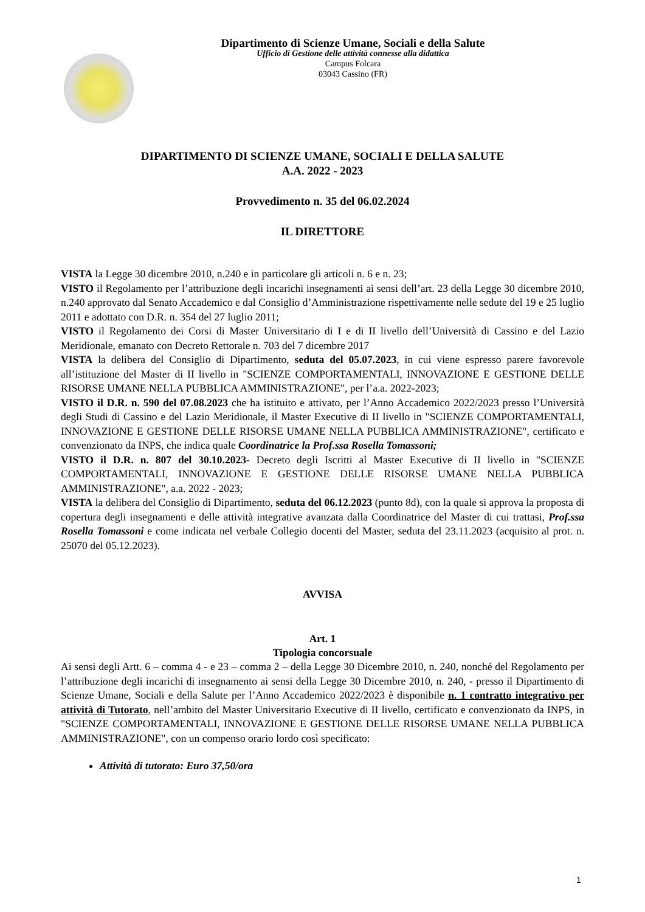Dipartimento di Scienze Umane, Sociali e della Salute
Ufficio di Gestione delle attività connesse alla didattica
Campus Folcara
03043 Cassino (FR)
DIPARTIMENTO DI SCIENZE UMANE, SOCIALI E DELLA SALUTE
A.A. 2022 - 2023
Provvedimento n. 35 del 06.02.2024
IL DIRETTORE
VISTA la Legge 30 dicembre 2010, n.240 e in particolare gli articoli n. 6 e n. 23;
VISTO il Regolamento per l’attribuzione degli incarichi insegnamenti ai sensi dell’art. 23 della Legge 30 dicembre 2010, n.240 approvato dal Senato Accademico e dal Consiglio d’Amministrazione rispettivamente nelle sedute del 19 e 25 luglio 2011 e adottato con D.R. n. 354 del 27 luglio 2011;
VISTO il Regolamento dei Corsi di Master Universitario di I e di II livello dell’Università di Cassino e del Lazio Meridionale, emanato con Decreto Rettorale n. 703 del 7 dicembre 2017
VISTA la delibera del Consiglio di Dipartimento, seduta del 05.07.2023, in cui viene espresso parere favorevole all’istituzione del Master di II livello in "SCIENZE COMPORTAMENTALI, INNOVAZIONE E GESTIONE DELLE RISORSE UMANE NELLA PUBBLICA AMMINISTRAZIONE", per l’a.a. 2022-2023;
VISTO il D.R. n. 590 del 07.08.2023 che ha istituito e attivato, per l’Anno Accademico 2022/2023 presso l’Università degli Studi di Cassino e del Lazio Meridionale, il Master Executive di II livello in "SCIENZE COMPORTAMENTALI, INNOVAZIONE E GESTIONE DELLE RISORSE UMANE NELLA PUBBLICA AMMINISTRAZIONE", certificato e convenzionato da INPS, che indica quale Coordinatrice la Prof.ssa Rosella Tomassoni;
VISTO il D.R. n. 807 del 30.10.2023- Decreto degli Iscritti al Master Executive di II livello in "SCIENZE COMPORTAMENTALI, INNOVAZIONE E GESTIONE DELLE RISORSE UMANE NELLA PUBBLICA AMMINISTRAZIONE", a.a. 2022 - 2023;
VISTA la delibera del Consiglio di Dipartimento, seduta del 06.12.2023 (punto 8d), con la quale si approva la proposta di copertura degli insegnamenti e delle attività integrative avanzata dalla Coordinatrice del Master di cui trattasi, Prof.ssa Rosella Tomassoni e come indicata nel verbale Collegio docenti del Master, seduta del 23.11.2023 (acquisito al prot. n. 25070 del 05.12.2023).
AVVISA
Art. 1
Tipologia concorsuale
Ai sensi degli Artt. 6 – comma 4 - e 23 – comma 2 – della Legge 30 Dicembre 2010, n. 240, nonché del Regolamento per l’attribuzione degli incarichi di insegnamento ai sensi della Legge 30 Dicembre 2010, n. 240, - presso il Dipartimento di Scienze Umane, Sociali e della Salute per l’Anno Accademico 2022/2023 è disponibile n. 1 contratto integrativo per attività di Tutorato, nell’ambito del Master Universitario Executive di II livello, certificato e convenzionato da INPS, in "SCIENZE COMPORTAMENTALI, INNOVAZIONE E GESTIONE DELLE RISORSE UMANE NELLA PUBBLICA AMMINISTRAZIONE", con un compenso orario lordo così specificato:
Attività di tutorato: Euro 37,50/ora
1